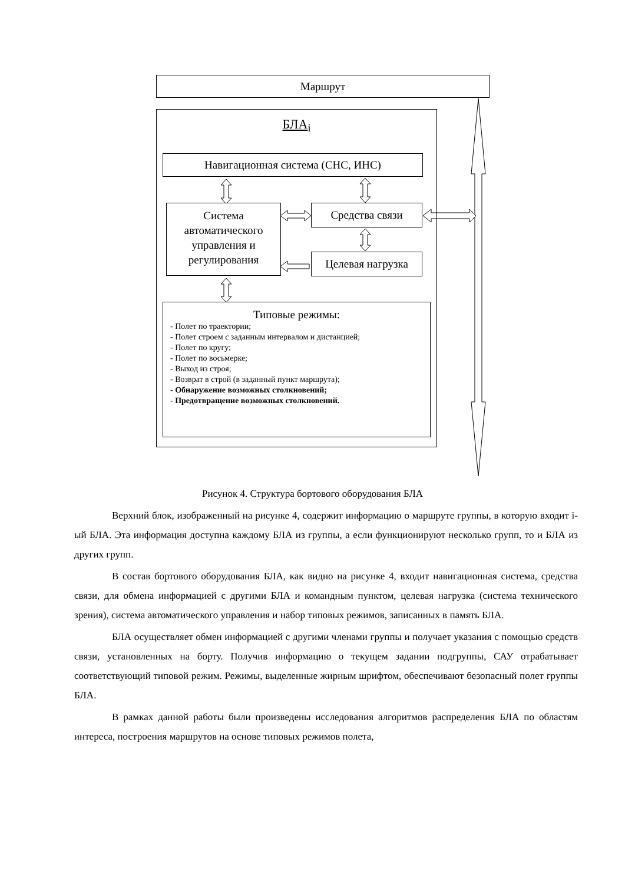Маршрут
БЛА<sub>i</sub>
Навигационная система (СНС, ИНС)
Система автоматического управления и регулирования
Средства связи
Целевая нагрузка
Типовые режимы:
- Полет по траектории;
- Полет строем с заданным интервалом и дистанцией;
- Полет по кругу;
- Полет по восьмерке;
- Выход из строя;
- Возврат в строй (в заданный пункт маршрута);
- Обнаружение возможных столкновений;
- Предотвращение возможных столкновений.
Рисунок 4. Структура бортового оборудования БЛА
Верхний блок, изображенный на рисунке 4, содержит информацию о маршруте группы, в которую входит i-ый БЛА. Эта информация доступна каждому БЛА из группы, а если функционируют несколько групп, то и БЛА из других групп.
В состав бортового оборудования БЛА, как видно на рисунке 4, входит навигационная система, средства связи, для обмена информацией с другими БЛА и командным пунктом, целевая нагрузка (система технического зрения), система автоматического управления и набор типовых режимов, записанных в память БЛА.
БЛА осуществляет обмен информацией с другими членами группы и получает указания с помощью средств связи, установленных на борту. Получив информацию о текущем задании подгруппы, САУ отрабатывает соответствующий типовой режим. Режимы, выделенные жирным шрифтом, обеспечивают безопасный полет группы БЛА.
В рамках данной работы были произведены исследования алгоритмов распределения БЛА по областям интереса, построения маршрутов на основе типовых режимов полета,